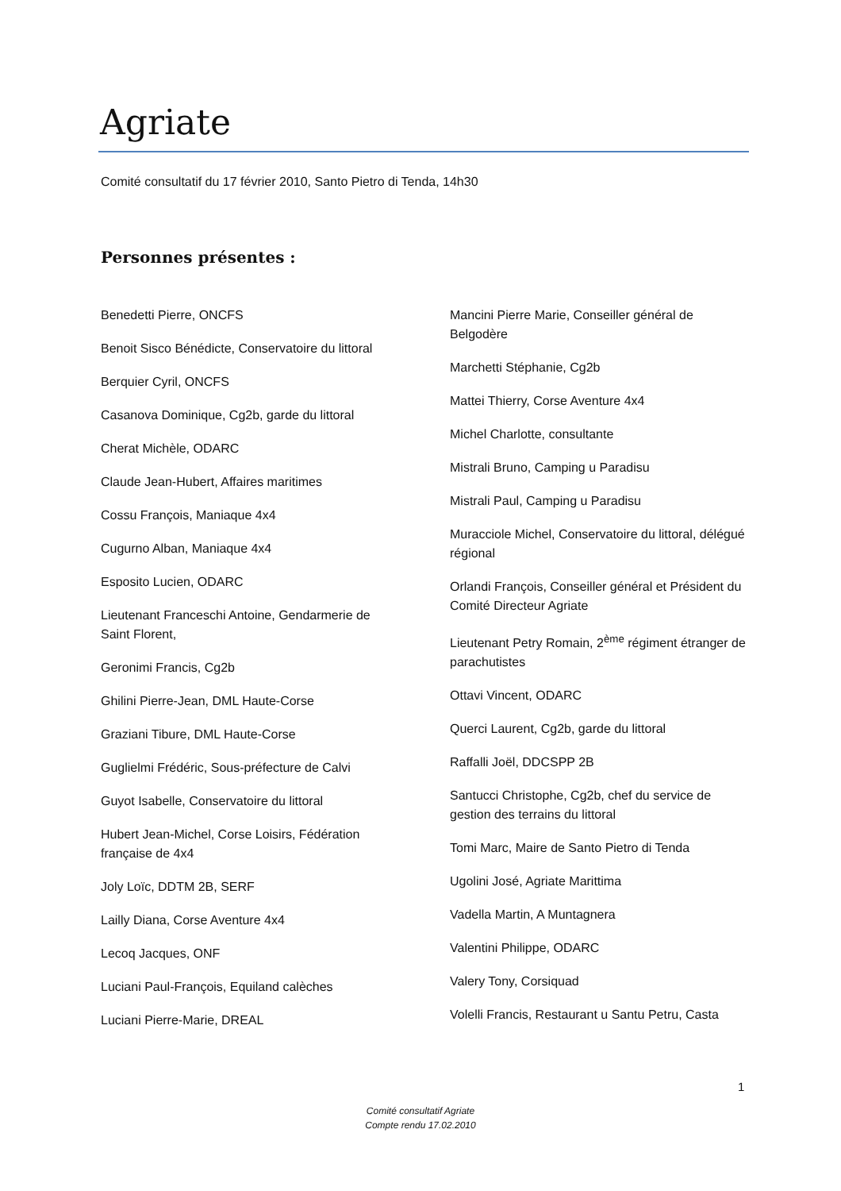Agriate
Comité consultatif du 17 février 2010, Santo Pietro di Tenda, 14h30
Personnes présentes :
Benedetti Pierre, ONCFS
Benoit Sisco Bénédicte, Conservatoire du littoral
Berquier Cyril, ONCFS
Casanova Dominique, Cg2b, garde du littoral
Cherat Michèle, ODARC
Claude Jean-Hubert, Affaires maritimes
Cossu François, Maniaque 4x4
Cugurno Alban, Maniaque 4x4
Esposito Lucien, ODARC
Lieutenant Franceschi Antoine, Gendarmerie de Saint Florent,
Geronimi Francis, Cg2b
Ghilini Pierre-Jean, DML Haute-Corse
Graziani Tibure, DML Haute-Corse
Guglielmi Frédéric, Sous-préfecture de Calvi
Guyot Isabelle, Conservatoire du littoral
Hubert Jean-Michel, Corse Loisirs, Fédération française de 4x4
Joly Loïc, DDTM 2B, SERF
Lailly Diana, Corse Aventure 4x4
Lecoq Jacques, ONF
Luciani Paul-François, Equiland calèches
Luciani Pierre-Marie, DREAL
Mancini Pierre Marie, Conseiller général de Belgodère
Marchetti Stéphanie, Cg2b
Mattei Thierry, Corse Aventure 4x4
Michel Charlotte, consultante
Mistrali Bruno, Camping u Paradisu
Mistrali Paul, Camping u Paradisu
Muracciole Michel, Conservatoire du littoral, délégué régional
Orlandi François, Conseiller général et Président du Comité Directeur Agriate
Lieutenant Petry Romain, 2<sup>ème</sup> régiment étranger de parachutistes
Ottavi Vincent, ODARC
Querci Laurent, Cg2b, garde du littoral
Raffalli Joël, DDCSPP 2B
Santucci Christophe, Cg2b, chef du service de gestion des terrains du littoral
Tomi Marc, Maire de Santo Pietro di Tenda
Ugolini José, Agriate Marittima
Vadella Martin, A Muntagnera
Valentini Philippe, ODARC
Valery Tony, Corsiquad
Volelli Francis, Restaurant u Santu Petru, Casta
1
Comité consultatif Agriate
Compte rendu 17.02.2010